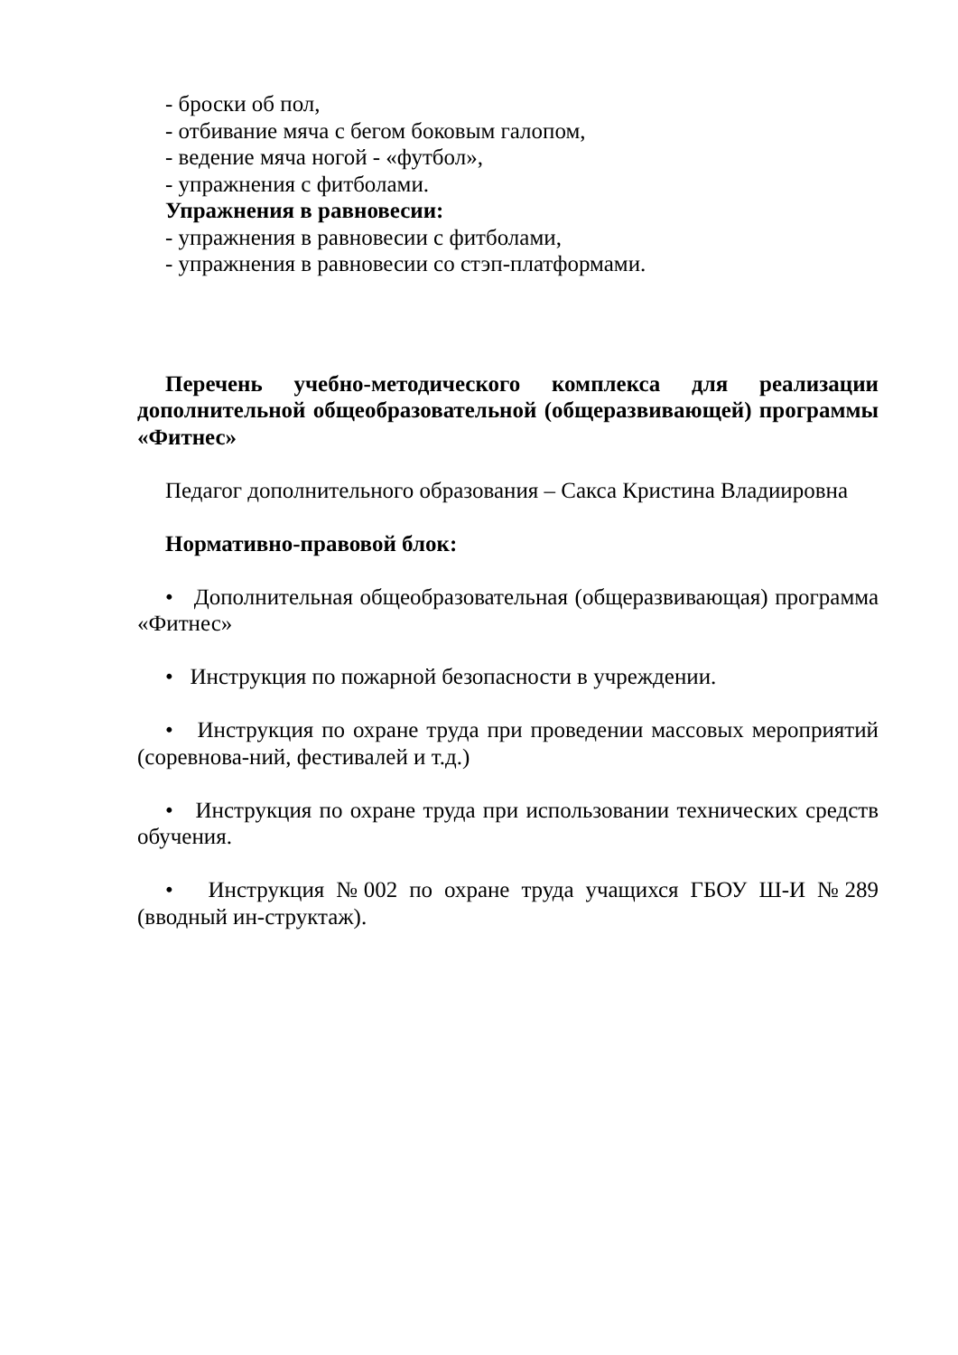- броски об пол,
- отбивание мяча с бегом боковым галопом,
- ведение мяча ногой - «футбол»,
- упражнения с фитболами.
Упражнения в равновесии:
- упражнения в равновесии с фитболами,
- упражнения в равновесии со стэп-платформами.
Перечень учебно-методического комплекса для реализации дополнительной общеобразовательной (общеразвивающей) программы «Фитнес»
Педагог дополнительного образования – Сакса Кристина Владиировна
Нормативно-правовой блок:
• Дополнительная общеобразовательная (общеразвивающая) программа «Фитнес»
• Инструкция по пожарной безопасности в учреждении.
• Инструкция по охране труда при проведении массовых мероприятий (соревнова-ний, фестивалей и т.д.)
• Инструкция по охране труда при использовании технических средств обучения.
• Инструкция №002 по охране труда учащихся ГБОУ Ш-И №289 (вводный ин-структаж).